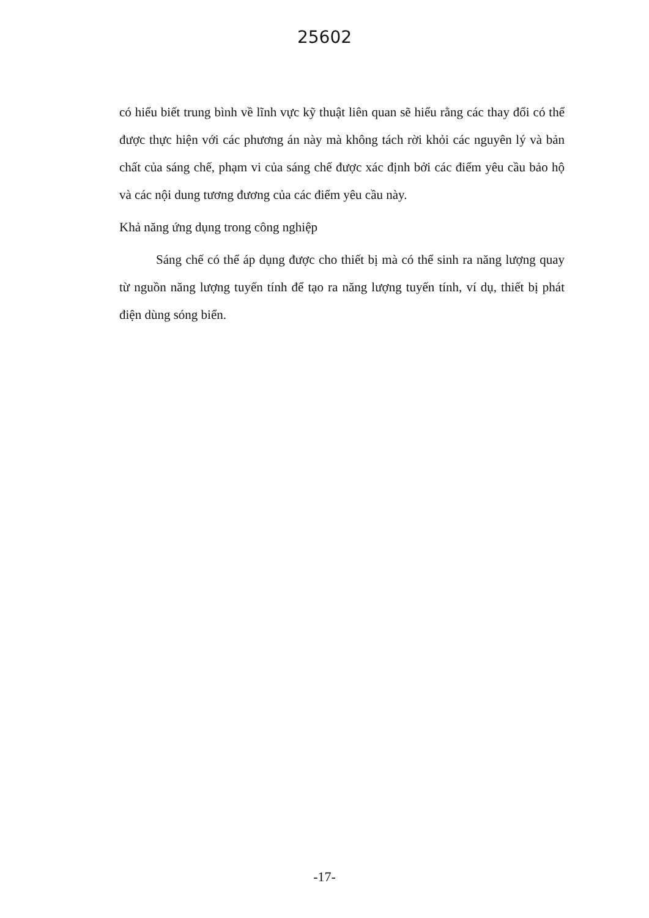25602
có hiểu biết trung bình về lĩnh vực kỹ thuật liên quan sẽ hiểu rằng các thay đổi có thể được thực hiện với các phương án này mà không tách rời khỏi các nguyên lý và bản chất của sáng chế, phạm vi của sáng chế được xác định bởi các điểm yêu cầu bảo hộ và các nội dung tương đương của các điểm yêu cầu này.
Khả năng ứng dụng trong công nghiệp
Sáng chế có thể áp dụng được cho thiết bị mà có thể sinh ra năng lượng quay từ nguồn năng lượng tuyến tính để tạo ra năng lượng tuyến tính, ví dụ, thiết bị phát điện dùng sóng biển.
-17-